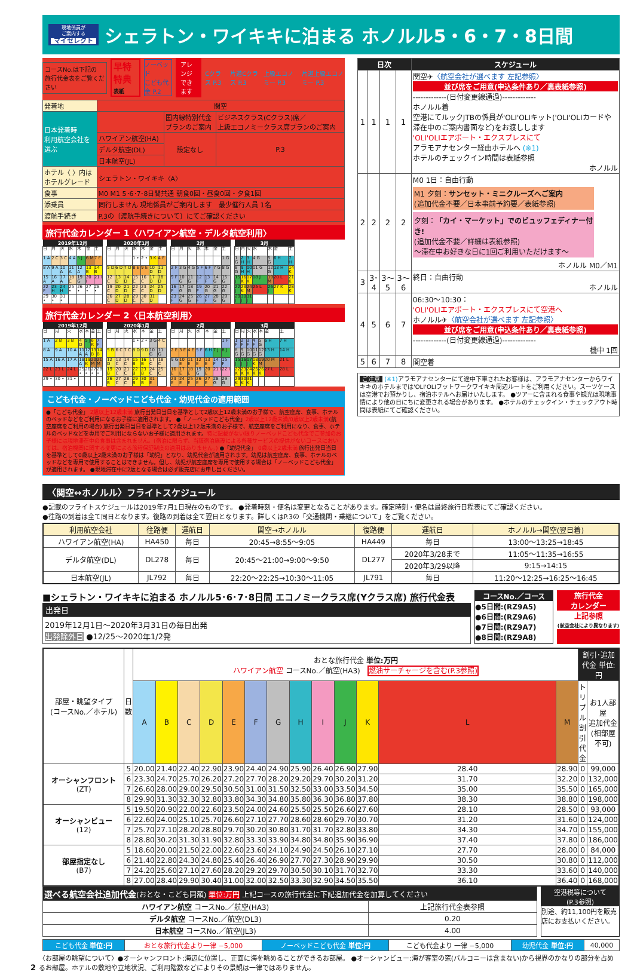現地係員が
ご案内する
マイセレクト
シェラトン・ワイキキに泊まる ホノルル5・6・7・8日間
コースNo.は下記の
旅行代金表をご覧ください
早特特典
表紙
ノーベッド
こども代金 P.2
アレンジ
できます
Cクラス P.3 片道Cクラス P.3 上級エコノミー P.3 片道上級エコノミー P.3
| 発着地 | 関空 | | |
| 日本発着時 利用航空会社を 選ぶ | | 国内線特別代金 プランのご案内 | ビジネスクラス(Cクラス)席／ 上級エコノミークラス席プランのご案内 |
| | ハワイアン航空(HA) | 設定なし | P.3 |
| | デルタ航空(DL) | | |
| | 日本航空(JL) | | |
| ホテル〈 〉内は ホテルグレード | シェラトン・ワイキキ〈A〉 | | |
| 食事 | M0 M1 5･6･7･8日間共通 朝食0回・昼食0回・夕食1回 | | |
| 添乗員 | 同行しません 現地係員がご案内します 最少催行人員 1名 | | |
| 渡航手続き | P.3の〔渡航手続きについて〕にてご確認ください | | |
旅行代金カレンダー 1〈ハワイアン航空・デルタ航空利用〉
| 2019年12月 | | | | | | |
| --- | --- | --- | --- | --- | --- | --- |
| 日 | 月 | 火 | 水 | 木 | 金 | 土 |
| 1 A | 2 C | 3 C | 4 A | 5 J | 6 M | 7 E |
| 8 A | 9 A | 10 A | 11 A | 12 A | 13 B | 14 B |
| 15 A | 16 A | 17 A | 18 C | 19 G | 20 I | 21 I |
| 22 F | 23 H | 24 H | 25 • | 26 • | 27 • | 28 • |
| 29 • | 30 • | 31 • | | | | |
| 2020年1月 | | | | | | |
| --- | --- | --- | --- | --- | --- | --- |
| 日 | 月 | 火 | 水 | 木 | 金 | 土 |
| | | | 1 • | 2 • | 3 K | 4 E |
| 5 D | 6 D | 7 D | 8 E | 9 E | 10 D | 11 D |
| 12 C | 13 D | 14 D | 15 C | 16 C | 17 D | 18 D |
| 19 C | 20 D | 21 D | 22 C | 23 C | 24 D | 25 D |
| 26 C | 27 D | 28 D | 29 C | 30 C | 31 D | |
| 2月 | | | | | | |
| --- | --- | --- | --- | --- | --- | --- |
| 日 | 月 | 火 | 水 | 木 | 金 | 土 |
| | | | | | | 1 G |
| 2 F | 3 G | 4 G | 5 F | 6 F | 7 G | 8 G |
| 9 F | 10 G | 11 G | 12 F | 13 F | 14 G | 15 G |
| 16 F | 17 G | 18 G | 19 F | 20 G | 21 G | 22 G |
| 23 F | 24 G | 25 G | 26 F | 27 F | 28 G | 29 G |
| 3月 | | | | | | |
| --- | --- | --- | --- | --- | --- | --- |
| 日 | 月 | 火 | 水 | 木 | 金 | 土 |
| 1 G | 2 H | 3 H | 4 G | 5 G | 6 H | 7 H |
| 8 G | 9 H | 10 H | 11 G | 12 G | 13 H | 14 K |
| 15 J | 16 K | 17 K | 18 J | 19 M | 20 L | 21 K |
| 22 J | 23 K | 24 M | 25 L | 26 J | 27 K | 28 K |
| 29 J | 30 J | 31 J | | | | |
旅行代金カレンダー 2〈日本航空利用〉
| 2019年12月 | | | | | | |
| --- | --- | --- | --- | --- | --- | --- |
| 日 | 月 | 火 | 水 | 木 | 金 | 土 |
| 1 A | 2 B | 3 B | 4 D | 5 J | 6 K | 7 F |
| 8 A | 9 A | 10 A | 11 A | 12 A | 13 B | 14 B |
| 15 A | 16 A | 17 A | 18 A | 19 K | 20 M | 21 M |
| 22 L | 23 L | 24 L | 25 • | 26 • | 27 • | 28 • |
| 29 • | 30 • | 31 • | | | | |
| 2020年1月 | | | | | | |
| --- | --- | --- | --- | --- | --- | --- |
| 日 | 月 | 火 | 水 | 木 | 金 | 土 |
| | | | 1 • | 2 • | 3 G | 4 C |
| 5 B | 6 C | 7 C | 8 D | 9 D | 10 G | 11 G |
| 12 D | 13 C | 14 C | 15 B | 16 B | 17 C | 18 C |
| 19 B | 20 C | 21 C | 22 B | 23 B | 24 C | 25 C |
| 26 B | 27 C | 28 C | 29 B | 30 B | 31 E | |
| 2月 | | | | | | |
| --- | --- | --- | --- | --- | --- | --- |
| 日 | 月 | 火 | 水 | 木 | 金 | 土 |
| | | | | | | 1 F |
| 2 E | 3 E | 4 E | 5 F | 6 H | 7 J | 8 J |
| 9 G | 10 E | 11 E | 12 E | 13 E | 14 F | 15 F |
| 16 E | 17 E | 18 E | 19 G | 20 E | 21 I | 22 I |
| 23 E | 24 E | 25 E | 26 E | 27 E | 28 G | 29 G |
| 3月 | | | | | | |
| --- | --- | --- | --- | --- | --- | --- |
| 日 | 月 | 火 | 水 | 木 | 金 | 土 |
| 1 F | 2 F | 3 F | 4 F | 5 G | 6 H | 7 H |
| 8 G | 9 G | 10 G | 11 G | 12 G | 13 H | 14 H |
| 15 J | 16 J | 17 J | 18 K | 19 M | 20 M | 21 L |
| 22 K | 23 K | 24 K | 25 K | 26 K | 27 L | 28 L |
| 29 K | 30 K | 31 K | | | | |
こども代金・ノーベッドこども代金・幼児代金の適用範囲
●「こども代金」 2歳以上12歳未満 旅行出発日当日を基準として2歳以上12歳未満のお子様で、航空座席、食事、ホテルのベッドなどをご利用になるお子様に適用されます。 ●「ノーベッドこども代金」2歳以上12歳未満/0歳以上2歳未満(航空座席をご利用の場合) 旅行出発日当日を基準として2歳以上12歳未満のお子様で、航空座席をご利用になり、食事、ホテルのベッドなどを専用でご利用にならないお子様に適用されます。特に記載がない限りノーベッドこども代金でご参加のお子様には現地滞在中の食事は含まれません。(宿泊に限らず、当該宿泊施設による各種サービスの提供がないコースにおいては、宿泊機関に関する変更による旅程保証制度の適用はありません。) ●「幼児代金」 0歳以上2歳未満 旅行出発日当日を基準として0歳以上2歳未満のお子様は「幼児」となり、幼児代金が適用されます。幼児は航空座席、食事、ホテルのベッドなどを専用で使用することはできません。但し、幼児が航空座席を専用で使用する場合は「ノーベッドこども代金」が適用されます。 ●現地滞在中に2歳となる場合は必ず販売店にお申し出ください。
| 日次 | | | | スケジュール |
| --- | --- | --- | --- | --- |
| 1 | 1 | 1 | 1 | 関空✈ 〈航空会社が選べます 左記参照〉 並び席をご用意(申込条件あり／裏表紙参照) -------------(日付変更線通過)------------- ホノルル着 空港にてルックJTBの係員が'OLI'OLIキット('OLI'OLIカードや滞在中のご案内書面など)をお渡しします 'OLI'OLIエアポート・エクスプレスにて アラモアナセンター経由ホテルへ (※1) ホテルのチェックイン時間は表紙参照 ホノルル |
| 2 | 2 | 2 | 2 | M0 1日：自由行動 M1 夕刻： サンセット・ミニクルーズへご案内 (追加代金不要／日本事前予約要／表紙参照) 夕刻： 「カイ・マーケット」でのビュッフェディナー付き! (追加代金不要／詳細は表紙参照) 〜滞在中お好きな日に1回ご利用いただけます〜 ホノルル M0／M1 |
| 3 | 3･4 | 3〜5 | 3〜6 | 終日：自由行動 ホノルル |
| 4 | 5 | 6 | 7 | 06:30〜10:30： 'OLI'OLIエアポート・エクスプレスにて空港へ ホノルル✈ 〈航空会社が選べます 左記参照〉 並び席をご用意(申込条件あり／裏表紙参照) -------------(日付変更線通過)------------- 機中 1回 |
| 5 | 6 | 7 | 8 | 関空着 |
ご注意 (※1) アラモアナセンターにて途中下車されたお客様は、アラモアナセンターからワイキキのホテルまでは'OLI'OLIフットワークワイキキ周辺ルートをご利用ください。スーツケースは空港でお預かりし、宿泊ホテルへお届けいたします。 ●ツアーに含まれる食事や観光は現地事情により他の日にちに変更される場合があります。 ●ホテルのチェックイン・チェックアウト時間は表紙にてご確認ください。
〈関空↔ホノルル〉フライトスケジュール
●記載のフライトスケジュールは2019年7月1日現在のものです。 ●発着時刻・便名は変更となることがあります。確定時刻・便名は最終旅行日程表にてご確認ください。
●往路の到着は全て同日となります。復路の到着は全て翌日となります。詳しくはP.3の「交通機関・乗継について」をご覧ください。
| 利用航空会社 | 往路便 | 運航日 | 関空→ホノルル | 復路便 | 運航日 | ホノルル→関空(翌日着) |
| --- | --- | --- | --- | --- | --- | --- |
| ハワイアン航空(HA) | HA450 | 毎日 | 20:45→8:55〜9:05 | HA449 | 毎日 | 13:00〜13:25→18:45 |
| デルタ航空(DL) | DL278 | 毎日 | 20:45〜21:00→9:00〜9:50 | DL277 | 2020年3/28まで | 11:05〜11:35→16:55 |
| | | | | | 2020年3/29以降 | 9:15→14:15 |
| 日本航空(JL) | JL792 | 毎日 | 22:20〜22:25→10:30〜11:05 | JL791 | 毎日 | 11:20〜12:25→16:25〜16:45 |
■シェラトン・ワイキキに泊まる ホノルル5･6･7･8日間 エコノミークラス席(Yクラス席) 旅行代金表
出発日
2019年12月1日〜2020年3月31日の毎日出発
出発除外日 ●12/25〜2020年1/2発
コースNo.／コース
●5日間:(RZ9A5)
●6日間:(RZ9A6)
●7日間:(RZ9A7)
●8日間:(RZ9A8)
旅行代金
カレンダー
上記参照
(航空会社により異なります)
| 部屋・眺望タイプ (コースNo.／ホテル) | 日数 | おとな旅行代金 単位:万円 ハワイアン航空 コースNo.／航空(HA3) 燃油サーチャージを含む(P.3参照) | | | | | | | | | | | | | 割引･追加代金 単位:円 | |
| | | A | B | C | D | E | F | G | H | I | J | K | L | M | トリプル 割引代金 | お1人部屋 追加代金 (相部屋不可) |
| オーシャンフロント (ZT) | 5 | 20.00 | 21.40 | 22.40 | 22.90 | 23.90 | 24.40 | 24.90 | 25.90 | 26.40 | 26.90 | 27.90 | 28.40 | 28.90 | 0 | 99,000 |
| | 6 | 23.30 | 24.70 | 25.70 | 26.20 | 27.20 | 27.70 | 28.20 | 29.20 | 29.70 | 30.20 | 31.20 | 31.70 | 32.20 | 0 | 132,000 |
| | 7 | 26.60 | 28.00 | 29.00 | 29.50 | 30.50 | 31.00 | 31.50 | 32.50 | 33.00 | 33.50 | 34.50 | 35.00 | 35.50 | 0 | 165,000 |
| | 8 | 29.90 | 31.30 | 32.30 | 32.80 | 33.80 | 34.30 | 34.80 | 35.80 | 36.30 | 36.80 | 37.80 | 38.30 | 38.80 | 0 | 198,000 |
| オーシャンビュー (12) | 5 | 19.50 | 20.90 | 22.00 | 22.60 | 23.50 | 24.00 | 24.60 | 25.50 | 25.50 | 26.60 | 27.60 | 28.10 | 28.50 | 0 | 93,000 |
| | 6 | 22.60 | 24.00 | 25.10 | 25.70 | 26.60 | 27.10 | 27.70 | 28.60 | 28.60 | 29.70 | 30.70 | 31.20 | 31.60 | 0 | 124,000 |
| | 7 | 25.70 | 27.10 | 28.20 | 28.80 | 29.70 | 30.20 | 30.80 | 31.70 | 31.70 | 32.80 | 33.80 | 34.30 | 34.70 | 0 | 155,000 |
| | 8 | 28.80 | 30.20 | 31.30 | 31.90 | 32.80 | 33.30 | 33.90 | 34.80 | 34.80 | 35.90 | 36.90 | 37.40 | 37.80 | 0 | 186,000 |
| 部屋指定なし (B7) | 5 | 18.60 | 20.00 | 21.50 | 22.00 | 22.60 | 23.60 | 24.10 | 24.90 | 24.50 | 26.10 | 27.10 | 27.70 | 28.00 | 0 | 84,000 |
| | 6 | 21.40 | 22.80 | 24.30 | 24.80 | 25.40 | 26.40 | 26.90 | 27.70 | 27.30 | 28.90 | 29.90 | 30.50 | 30.80 | 0 | 112,000 |
| | 7 | 24.20 | 25.60 | 27.10 | 27.60 | 28.20 | 29.20 | 29.70 | 30.50 | 30.10 | 31.70 | 32.70 | 33.30 | 33.60 | 0 | 140,000 |
| | 8 | 27.00 | 28.40 | 29.90 | 30.40 | 31.00 | 32.00 | 32.50 | 33.30 | 32.90 | 34.50 | 35.50 | 36.10 | 36.40 | 0 | 168,000 |
| 選べる航空会社追加代金 (おとな・こども同額) 単位:万円 上記コースの旅行代金に下記追加代金を加算してください | |
| ハワイアン航空 コースNo.／航空(HA3) | 上記旅行代金表参照 |
| デルタ航空 コースNo.／航空(DL3) | 0.20 |
| 日本航空 コースNo.／航空(JL3) | 4.00 |
空港税等について
(P.3参照)
別途、約11,100円を販売店にお支払いください。
| こども代金 単位:円 | おとな旅行代金より一律 −5,000 | ノーベッドこども代金 単位:円 | こども代金より 一律 −5,000 | 幼児代金 単位:円 | 40,000 |
2 〈お部屋の眺望について〉●オーシャンフロント:海辺に位置し、正面に海を眺めることができるお部屋。 ●オーシャンビュー:海が客室の窓(バルコニーは含まない)から視界のかなりの部分を占めるお部屋。ホテルの敷地や立地状況、ご利用階数などによりその景観は一律ではありません。